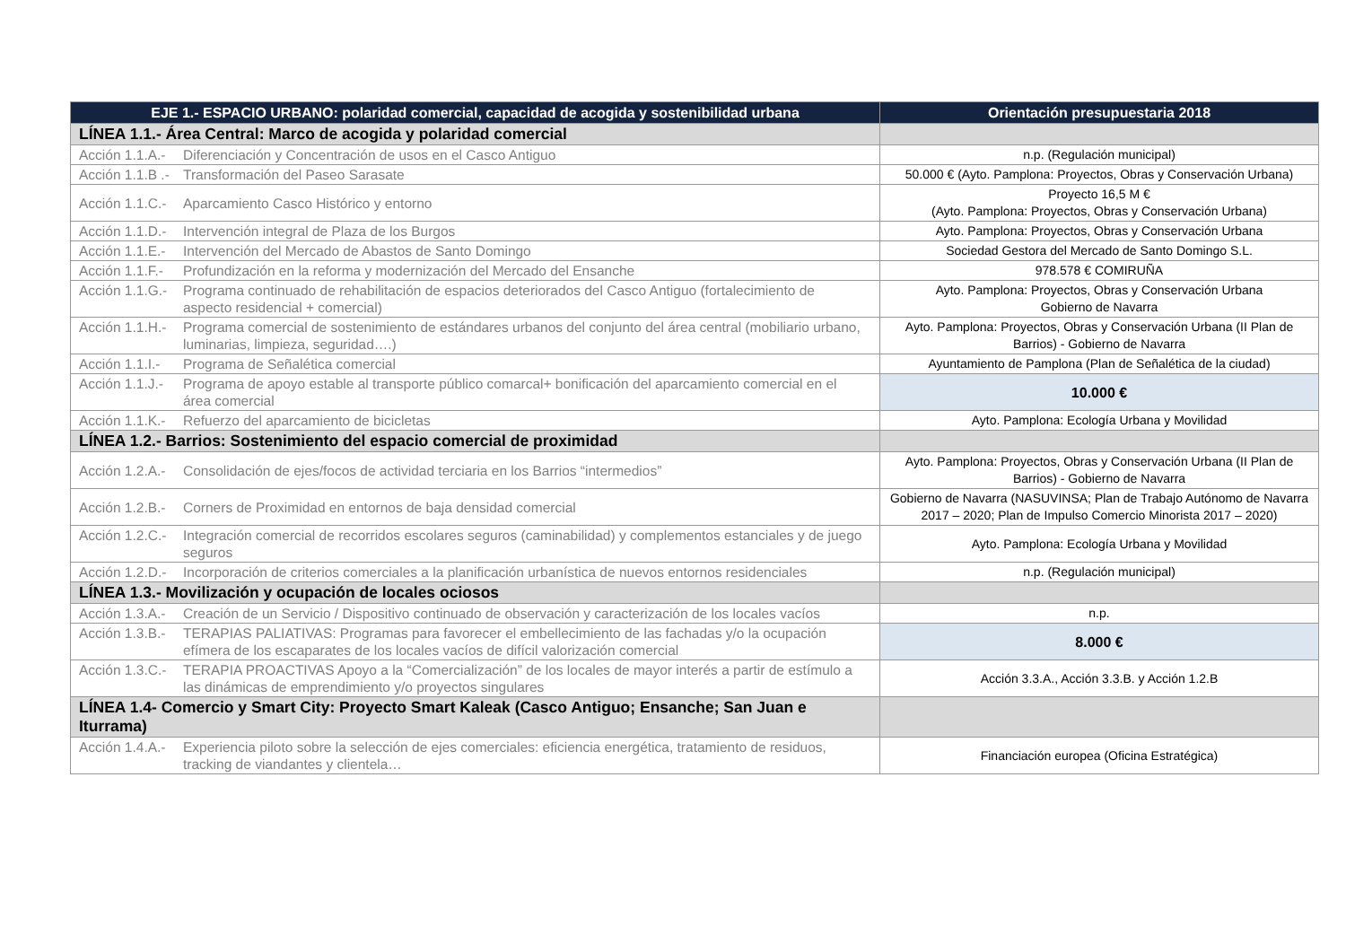| EJE 1.- ESPACIO URBANO: polaridad comercial, capacidad de acogida y sostenibilidad urbana | Orientación presupuestaria 2018 |
| --- | --- |
| LÍNEA 1.1.- Área Central: Marco de acogida y polaridad comercial | |
| Acción 1.1.A.- Diferenciación y Concentración de usos en el Casco Antiguo | n.p. (Regulación municipal) |
| Acción 1.1.B .- Transformación del Paseo Sarasate | 50.000 € (Ayto. Pamplona: Proyectos, Obras y Conservación Urbana) |
| Acción 1.1.C.- Aparcamiento Casco Histórico y entorno | Proyecto 16,5 M € (Ayto. Pamplona: Proyectos, Obras y Conservación Urbana) |
| Acción 1.1.D.- Intervención integral de Plaza de los Burgos | Ayto. Pamplona: Proyectos, Obras y Conservación Urbana |
| Acción 1.1.E.- Intervención del Mercado de Abastos de Santo Domingo | Sociedad Gestora del Mercado de Santo Domingo S.L. |
| Acción 1.1.F.- Profundización en la reforma y modernización del Mercado del Ensanche | 978.578 € COMIRUÑA |
| Acción 1.1.G.- Programa continuado de rehabilitación de espacios deteriorados del Casco Antiguo (fortalecimiento de aspecto residencial + comercial) | Ayto. Pamplona: Proyectos, Obras y Conservación Urbana Gobierno de Navarra |
| Acción 1.1.H.- Programa comercial de sostenimiento de estándares urbanos del conjunto del área central (mobiliario urbano, luminarias, limpieza, seguridad….) | Ayto. Pamplona: Proyectos, Obras y Conservación Urbana (II Plan de Barrios) - Gobierno de Navarra |
| Acción 1.1.I.- Programa de Señalética comercial | Ayuntamiento de Pamplona (Plan de Señalética de la ciudad) |
| Acción 1.1.J.- Programa de apoyo estable al transporte público comarcal+ bonificación del aparcamiento comercial en el área comercial | 10.000 € |
| Acción 1.1.K.- Refuerzo del aparcamiento de bicicletas | Ayto. Pamplona: Ecología Urbana y Movilidad |
| LÍNEA 1.2.- Barrios: Sostenimiento del espacio comercial de proximidad | |
| Acción 1.2.A.- Consolidación de ejes/focos de actividad terciaria en los Barrios “intermedios” | Ayto. Pamplona: Proyectos, Obras y Conservación Urbana (II Plan de Barrios) - Gobierno de Navarra |
| Acción 1.2.B.- Corners de Proximidad en entornos de baja densidad comercial | Gobierno de Navarra (NASUVINSA; Plan de Trabajo Autónomo de Navarra 2017 – 2020; Plan de Impulso Comercio Minorista 2017 – 2020) |
| Acción 1.2.C.- Integración comercial de recorridos escolares seguros (caminabilidad) y complementos estanciales y de juego seguros | Ayto. Pamplona: Ecología Urbana y Movilidad |
| Acción 1.2.D.- Incorporación de criterios comerciales a la planificación urbanística de nuevos entornos residenciales | n.p. (Regulación municipal) |
| LÍNEA 1.3.- Movilización y ocupación de locales ociosos | |
| Acción 1.3.A.- Creación de un Servicio / Dispositivo continuado de observación y caracterización de los locales vacíos | n.p. |
| Acción 1.3.B.- TERAPIAS PALIATIVAS: Programas para favorecer el embellecimiento de las fachadas y/o la ocupación efímera de los escaparates de los locales vacíos de difícil valorización comercial | 8.000 € |
| Acción 1.3.C.- TERAPIA PROACTIVAS Apoyo a la “Comercialización” de los locales de mayor interés a partir de estímulo a las dinámicas de emprendimiento y/o proyectos singulares | Acción 3.3.A., Acción 3.3.B. y Acción 1.2.B |
| LÍNEA 1.4- Comercio y Smart City: Proyecto Smart Kaleak (Casco Antiguo; Ensanche; San Juan e Iturrama) | |
| Acción 1.4.A.- Experiencia piloto sobre la selección de ejes comerciales: eficiencia energética, tratamiento de residuos, tracking de viandantes y clientela… | Financiación europea (Oficina Estratégica) |